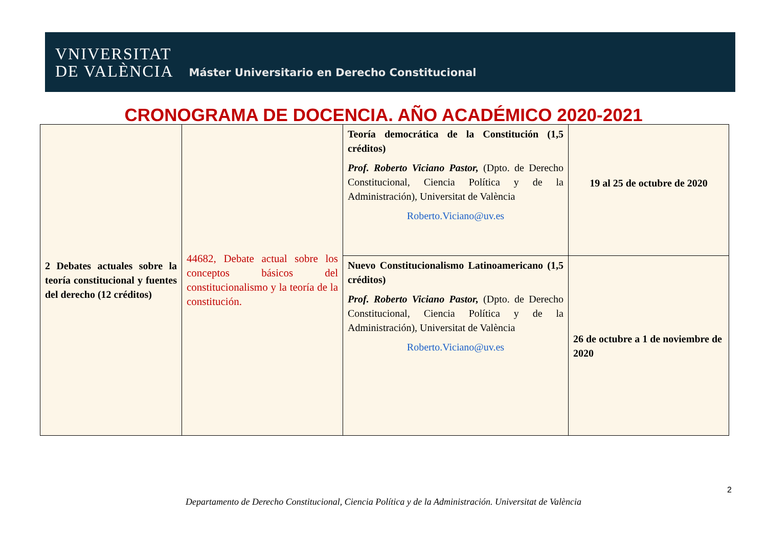VNIVERSITAT
DE VALÈNCIA
Máster Universitario en Derecho Constitucional
CRONOGRAMA DE DOCENCIA. AÑO ACADÉMICO 2020-2021
| 2 Debates actuales sobre la teoría constitucional y fuentes del derecho (12 créditos) | 44682, Debate actual sobre los conceptos básicos del constitucionalismo y la teoría de la constitución. | Teoría democrática de la Constitución (1,5 créditos) Prof. Roberto Viciano Pastor, (Dpto. de Derecho Constitucional, Ciencia Política y de la Administración), Universitat de València Roberto.Viciano@uv.es | 19 al 25 de octubre de 2020 |
| | | Nuevo Constitucionalismo Latinoamericano (1,5 créditos) Prof. Roberto Viciano Pastor, (Dpto. de Derecho Constitucional, Ciencia Política y de la Administración), Universitat de València Roberto.Viciano@uv.es | 26 de octubre a 1 de noviembre de 2020 |
2
Departamento de Derecho Constitucional, Ciencia Política y de la Administración. Universitat de València